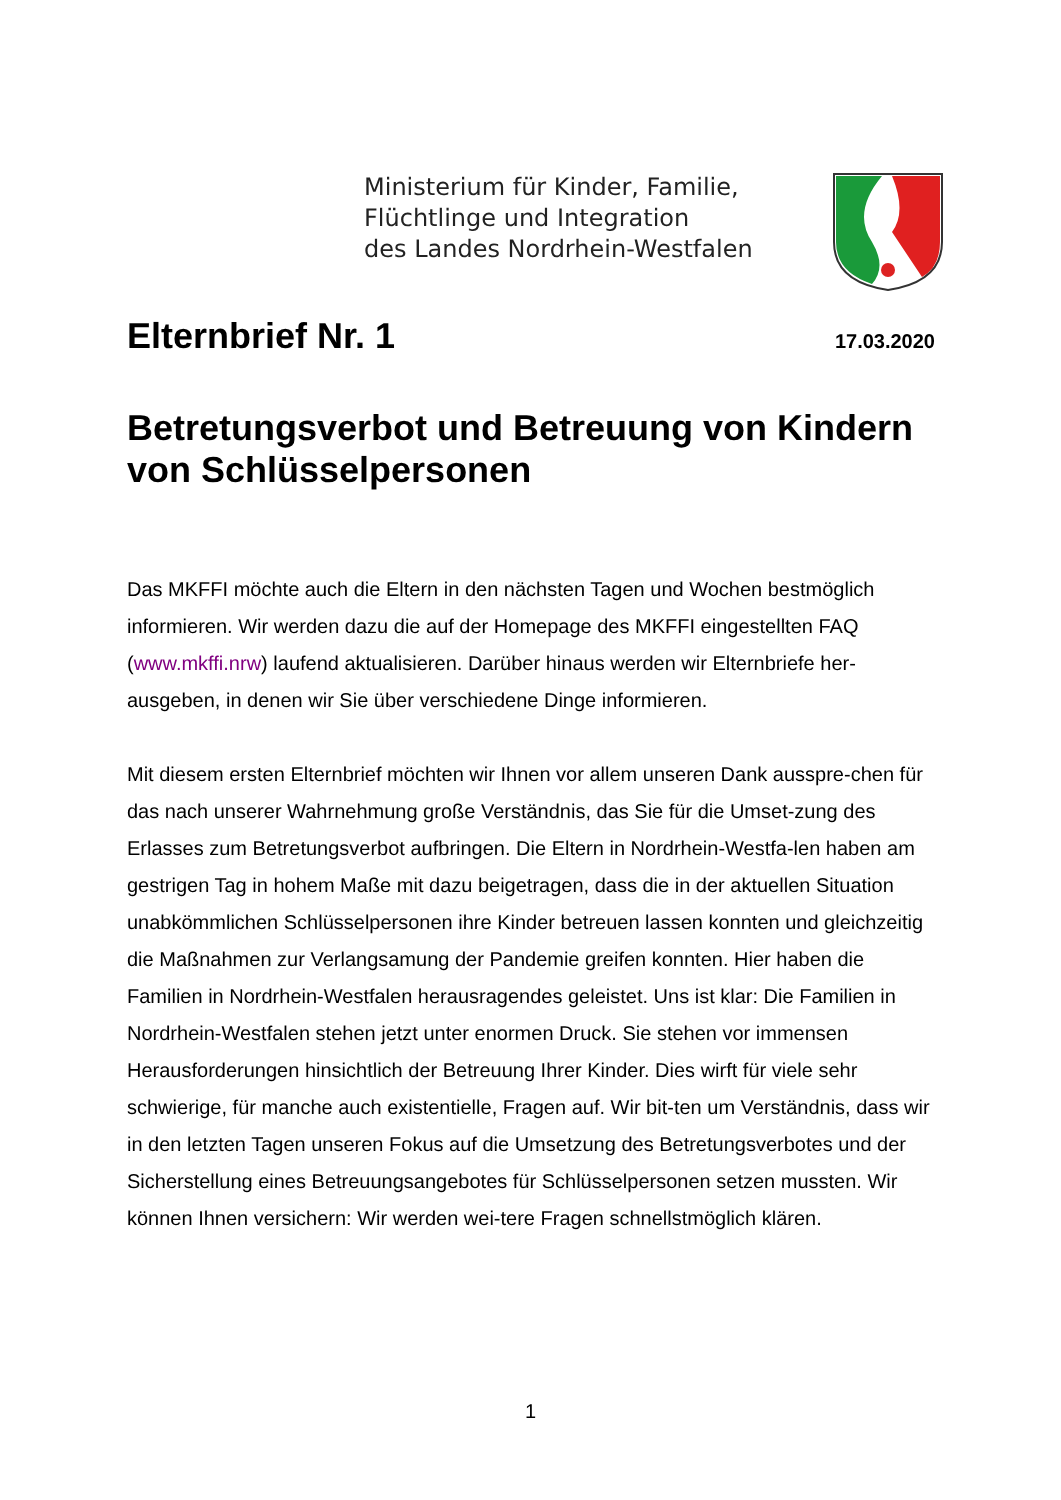Ministerium für Kinder, Familie,
Flüchtlinge und Integration
des Landes Nordrhein-Westfalen
Elternbrief Nr. 1
17.03.2020
Betretungsverbot und Betreuung von Kindern von Schlüsselpersonen
Das MKFFI möchte auch die Eltern in den nächsten Tagen und Wochen bestmöglich informieren. Wir werden dazu die auf der Homepage des MKFFI eingestellten FAQ (www.mkffi.nrw) laufend aktualisieren. Darüber hinaus werden wir Elternbriefe her-ausgeben, in denen wir Sie über verschiedene Dinge informieren.
Mit diesem ersten Elternbrief möchten wir Ihnen vor allem unseren Dank ausspre-chen für das nach unserer Wahrnehmung große Verständnis, das Sie für die Umset-zung des Erlasses zum Betretungsverbot aufbringen. Die Eltern in Nordrhein-Westfa-len haben am gestrigen Tag in hohem Maße mit dazu beigetragen, dass die in der aktuellen Situation unabkömmlichen Schlüsselpersonen ihre Kinder betreuen lassen konnten und gleichzeitig die Maßnahmen zur Verlangsamung der Pandemie greifen konnten. Hier haben die Familien in Nordrhein-Westfalen herausragendes geleistet. Uns ist klar: Die Familien in Nordrhein-Westfalen stehen jetzt unter enormen Druck. Sie stehen vor immensen Herausforderungen hinsichtlich der Betreuung Ihrer Kinder. Dies wirft für viele sehr schwierige, für manche auch existentielle, Fragen auf. Wir bit-ten um Verständnis, dass wir in den letzten Tagen unseren Fokus auf die Umsetzung des Betretungsverbotes und der Sicherstellung eines Betreuungsangebotes für Schlüsselpersonen setzen mussten. Wir können Ihnen versichern: Wir werden wei-tere Fragen schnellstmöglich klären.
1